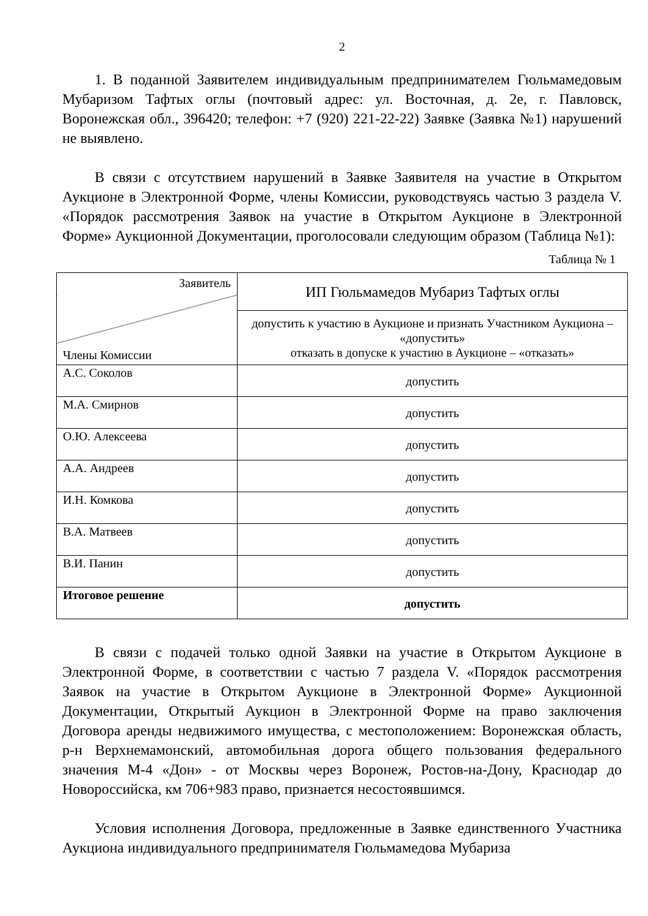2
1. В поданной Заявителем индивидуальным предпринимателем Гюльмамедовым Мубаризом Тафтых оглы (почтовый адрес: ул. Восточная, д. 2е, г. Павловск, Воронежская обл., 396420; телефон: +7 (920) 221-22-22) Заявке (Заявка №1) нарушений не выявлено.
В связи с отсутствием нарушений в Заявке Заявителя на участие в Открытом Аукционе в Электронной Форме, члены Комиссии, руководствуясь частью 3 раздела V. «Порядок рассмотрения Заявок на участие в Открытом Аукционе в Электронной Форме» Аукционной Документации, проголосовали следующим образом (Таблица №1):
Таблица № 1
| Заявитель Члены Комиссии | ИП Гюльмамедов Мубариз Тафтых оглы |
| | допустить к участию в Аукционе и признать Участником Аукциона – «допустить» отказать в допуске к участию в Аукционе – «отказать» |
| А.С. Соколов | допустить |
| М.А. Смирнов | допустить |
| О.Ю. Алексеева | допустить |
| А.А. Андреев | допустить |
| И.Н. Комкова | допустить |
| В.А. Матвеев | допустить |
| В.И. Панин | допустить |
| Итоговое решение | допустить |
В связи с подачей только одной Заявки на участие в Открытом Аукционе в Электронной Форме, в соответствии с частью 7 раздела V. «Порядок рассмотрения Заявок на участие в Открытом Аукционе в Электронной Форме» Аукционной Документации, Открытый Аукцион в Электронной Форме на право заключения Договора аренды недвижимого имущества, с местоположением: Воронежская область, р-н Верхнемамонский, автомобильная дорога общего пользования федерального значения М-4 «Дон» - от Москвы через Воронеж, Ростов-на-Дону, Краснодар до Новороссийска, км 706+983 право, признается несостоявшимся.
Условия исполнения Договора, предложенные в Заявке единственного Участника Аукциона индивидуального предпринимателя Гюльмамедова Мубариза